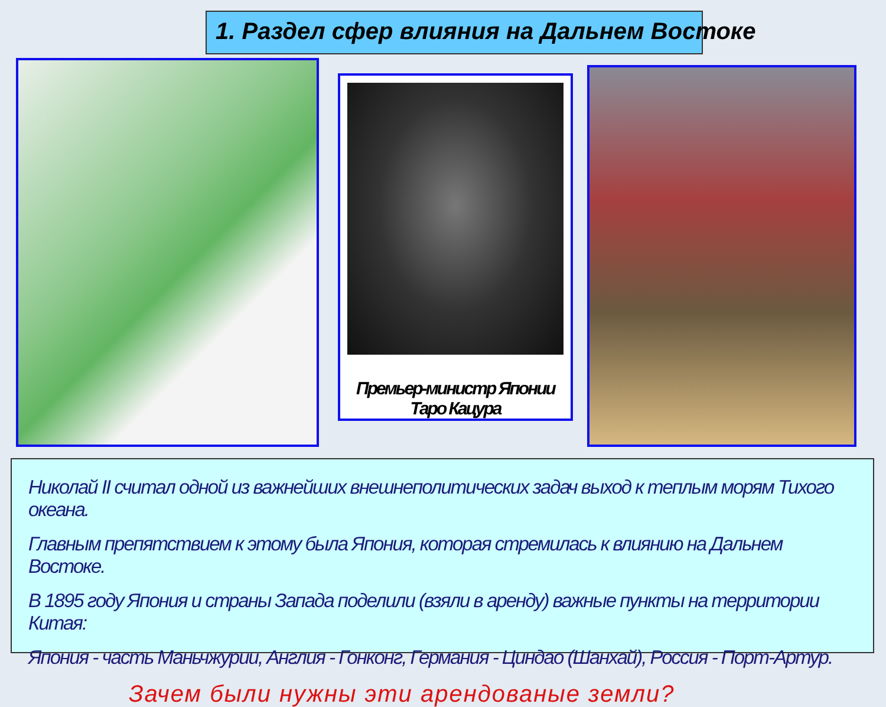1. Раздел сфер влияния на Дальнем Востоке
Премьер-министр Японии Таро Кацура
Николай II считал одной из важнейших внешнеполитических задач выход к теплым морям Тихого океана.
Главным препятствием к этому была Япония, которая стремилась к влиянию на Дальнем Востоке.
В 1895 году Япония и страны Запада поделили (взяли в аренду) важные пункты на территории Китая:
Япония - часть Маньчжурии, Англия - Гонконг, Германия - Циндао (Шанхай), Россия - Порт-Артур.
Зачем были нужны эти арендованые земли?